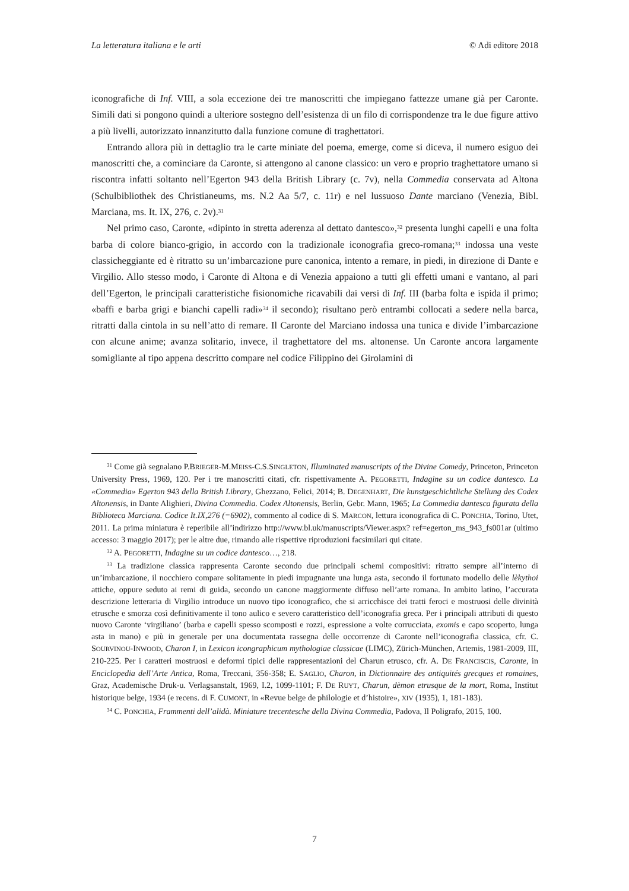La letteratura italiana e le arti © Adi editore 2018
iconografiche di Inf. VIII, a sola eccezione dei tre manoscritti che impiegano fattezze umane già per Caronte. Simili dati si pongono quindi a ulteriore sostegno dell’esistenza di un filo di corrispondenze tra le due figure attivo a più livelli, autorizzato innanzitutto dalla funzione comune di traghettatori.
Entrando allora più in dettaglio tra le carte miniate del poema, emerge, come si diceva, il numero esiguo dei manoscritti che, a cominciare da Caronte, si attengono al canone classico: un vero e proprio traghettatore umano si riscontra infatti soltanto nell’Egerton 943 della British Library (c. 7v), nella Commedia conservata ad Altona (Schulbibliothek des Christianeums, ms. N.2 Aa 5/7, c. 11r) e nel lussuoso Dante marciano (Venezia, Bibl. Marciana, ms. It. IX, 276, c. 2v).<sup>31</sup>
Nel primo caso, Caronte, «dipinto in stretta aderenza al dettato dantesco»,<sup>32</sup> presenta lunghi capelli e una folta barba di colore bianco-grigio, in accordo con la tradizionale iconografia greco-romana;<sup>33</sup> indossa una veste classicheggiante ed è ritratto su un’imbarcazione pure canonica, intento a remare, in piedi, in direzione di Dante e Virgilio. Allo stesso modo, i Caronte di Altona e di Venezia appaiono a tutti gli effetti umani e vantano, al pari dell’Egerton, le principali caratteristiche fisionomiche ricavabili dai versi di Inf. III (barba folta e ispida il primo; «baffi e barba grigi e bianchi capelli radi»<sup>34</sup> il secondo); risultano però entrambi collocati a sedere nella barca, ritratti dalla cintola in su nell’atto di remare. Il Caronte del Marciano indossa una tunica e divide l’imbarcazione con alcune anime; avanza solitario, invece, il traghettatore del ms. altonense. Un Caronte ancora largamente somigliante al tipo appena descritto compare nel codice Filippino dei Girolamini di
<sup>31</sup> Come già segnalano P.BRIEGER-M.MEISS-C.S.SINGLETON, Illuminated manuscripts of the Divine Comedy, Princeton, Princeton University Press, 1969, 120. Per i tre manoscritti citati, cfr. rispettivamente A. PEGORETTI, Indagine su un codice dantesco. La «Commedia» Egerton 943 della British Library, Ghezzano, Felici, 2014; B. DEGENHART, Die kunstgeschichtliche Stellung des Codex Altonensis, in Dante Alighieri, Divina Commedia. Codex Altonensis, Berlin, Gebr. Mann, 1965; La Commedia dantesca figurata della Biblioteca Marciana. Codice It.IX,276 (=6902), commento al codice di S. MARCON, lettura iconografica di C. PONCHIA, Torino, Utet, 2011. La prima miniatura è reperibile all’indirizzo http://www.bl.uk/manuscripts/Viewer.aspx? ref=egerton_ms_943_fs001ar (ultimo accesso: 3 maggio 2017); per le altre due, rimando alle rispettive riproduzioni facsimilari qui citate.
<sup>32</sup> A. PEGORETTI, Indagine su un codice dantesco…, 218.
<sup>33</sup> La tradizione classica rappresenta Caronte secondo due principali schemi compositivi: ritratto sempre all’interno di un’imbarcazione, il nocchiero compare solitamente in piedi impugnante una lunga asta, secondo il fortunato modello delle lèkythoi attiche, oppure seduto ai remi di guida, secondo un canone maggiormente diffuso nell’arte romana. In ambito latino, l’accurata descrizione letteraria di Virgilio introduce un nuovo tipo iconografico, che si arricchisce dei tratti feroci e mostruosi delle divinità etrusche e smorza così definitivamente il tono aulico e severo caratteristico dell’iconografia greca. Per i principali attributi di questo nuovo Caronte ‘virgiliano’ (barba e capelli spesso scomposti e rozzi, espressione a volte corrucciata, exomis e capo scoperto, lunga asta in mano) e più in generale per una documentata rassegna delle occorrenze di Caronte nell’iconografia classica, cfr. C. SOURVINOU-INWOOD, Charon I, in Lexicon icongraphicum mythologiae classicae (LIMC), Zürich-München, Artemis, 1981-2009, III, 210-225. Per i caratteri mostruosi e deformi tipici delle rappresentazioni del Charun etrusco, cfr. A. DE FRANCISCIS, Caronte, in Enciclopedia dell’Arte Antica, Roma, Treccani, 356-358; E. SAGLIO, Charon, in Dictionnaire des antiquités grecques et romaines, Graz, Academische Druk-u. Verlagsanstalt, 1969, I.2, 1099-1101; F. DE RUYT, Charun, dèmon etrusque de la mort, Roma, Institut historique belge, 1934 (e recens. di F. CUMONT, in «Revue belge de philologie et d’histoire», XIV (1935), 1, 181-183).
<sup>34</sup> C. PONCHIA, Frammenti dell’alidà. Miniature trecentesche della Divina Commedia, Padova, Il Poligrafo, 2015, 100.
7